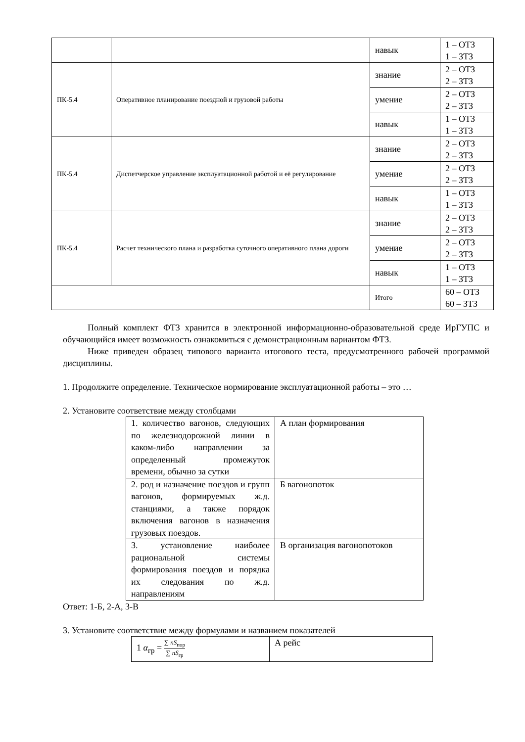| | | навык | 1 – ОТЗ 1 – ЗТЗ |
| ПК-5.4 | Оперативное планирование поездной и грузовой работы | знание | 2 – ОТЗ 2 – ЗТЗ |
| | | умение | 2 – ОТЗ 2 – ЗТЗ |
| | | навык | 1 – ОТЗ 1 – ЗТЗ |
| ПК-5.4 | Диспетчерское управление эксплуатационной работой и её регулирование | знание | 2 – ОТЗ 2 – ЗТЗ |
| | | умение | 2 – ОТЗ 2 – ЗТЗ |
| | | навык | 1 – ОТЗ 1 – ЗТЗ |
| ПК-5.4 | Расчет технического плана и разработка суточного оперативного плана дороги | знание | 2 – ОТЗ 2 – ЗТЗ |
| | | умение | 2 – ОТЗ 2 – ЗТЗ |
| | | навык | 1 – ОТЗ 1 – ЗТЗ |
| | | Итого | 60 – ОТЗ 60 – ЗТЗ |
Полный комплект ФТЗ хранится в электронной информационно-образовательной среде ИрГУПС и обучающийся имеет возможность ознакомиться с демонстрационным вариантом ФТЗ.
Ниже приведен образец типового варианта итогового теста, предусмотренного рабочей программой дисциплины.
1. Продолжите определение. Техническое нормирование эксплуатационной работы – это …
2. Установите соответствие между столбцами
| 1. количество вагонов, следующих по железнодорожной линии в каком-либо направлении за определенный промежуток времени, обычно за сутки | А план формирования |
| 2. род и назначение поездов и групп вагонов, формируемых ж.д. станциями, а также порядок включения вагонов в назначения грузовых поездов. | Б вагонопоток |
| 3. установление наиболее рациональной системы формирования поездов и порядка их следования по ж.д. направлениям | В организация вагонопотоков |
Ответ: 1-Б, 2-А, 3-В
3. Установите соответствие между формулами и названием показателей
| 1 α<sub>гр</sub> = ∑ nS<sub>пор</sub> ∑ nS<sub>гр</sub> | А рейс |